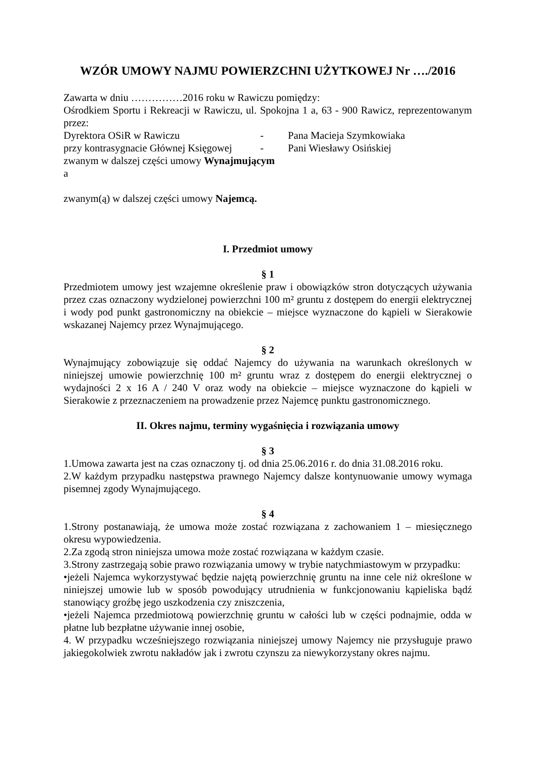WZÓR UMOWY NAJMU POWIERZCHNI UŻYTKOWEJ Nr …./2016
Zawarta w dniu ……………2016 roku w Rawiczu pomiędzy:
Ośrodkiem Sportu i Rekreacji w Rawiczu, ul. Spokojna 1 a, 63 - 900 Rawicz, reprezentowanym przez:
Dyrektora OSiR w Rawiczu - Pana Macieja Szymkowiaka
przy kontrasygnacie Głównej Księgowej - Pani Wiesławy Osińskiej
zwanym w dalszej części umowy Wynajmującym
a
zwanym(ą) w dalszej części umowy Najemcą.
I. Przedmiot umowy
§ 1
Przedmiotem umowy jest wzajemne określenie praw i obowiązków stron dotyczących używania przez czas oznaczony wydzielonej powierzchni 100 m² gruntu z dostępem do energii elektrycznej i wody pod punkt gastronomiczny na obiekcie – miejsce wyznaczone do kąpieli w Sierakowie wskazanej Najemcy przez Wynajmującego.
§ 2
Wynajmujący zobowiązuje się oddać Najemcy do używania na warunkach określonych w niniejszej umowie powierzchnię 100 m² gruntu wraz z dostępem do energii elektrycznej o wydajności 2 x 16 A / 240 V oraz wody na obiekcie – miejsce wyznaczone do kąpieli w Sierakowie z przeznaczeniem na prowadzenie przez Najemcę punktu gastronomicznego.
II. Okres najmu, terminy wygaśnięcia i rozwiązania umowy
§ 3
1.Umowa zawarta jest na czas oznaczony tj. od dnia 25.06.2016 r. do dnia 31.08.2016 roku.
2.W każdym przypadku następstwa prawnego Najemcy dalsze kontynuowanie umowy wymaga pisemnej zgody Wynajmującego.
§ 4
1.Strony postanawiają, że umowa może zostać rozwiązana z zachowaniem 1 – miesięcznego okresu wypowiedzenia.
2.Za zgodą stron niniejsza umowa może zostać rozwiązana w każdym czasie.
3.Strony zastrzegają sobie prawo rozwiązania umowy w trybie natychmiastowym w przypadku:
•jeżeli Najemca wykorzystywać będzie najętą powierzchnię gruntu na inne cele niż określone w niniejszej umowie lub w sposób powodujący utrudnienia w funkcjonowaniu kąpieliska bądź stanowiący groźbę jego uszkodzenia czy zniszczenia,
•jeżeli Najemca przedmiotową powierzchnię gruntu w całości lub w części podnajmie, odda w płatne lub bezpłatne używanie innej osobie,
4. W przypadku wcześniejszego rozwiązania niniejszej umowy Najemcy nie przysługuje prawo jakiegokolwiek zwrotu nakładów jak i zwrotu czynszu za niewykorzystany okres najmu.